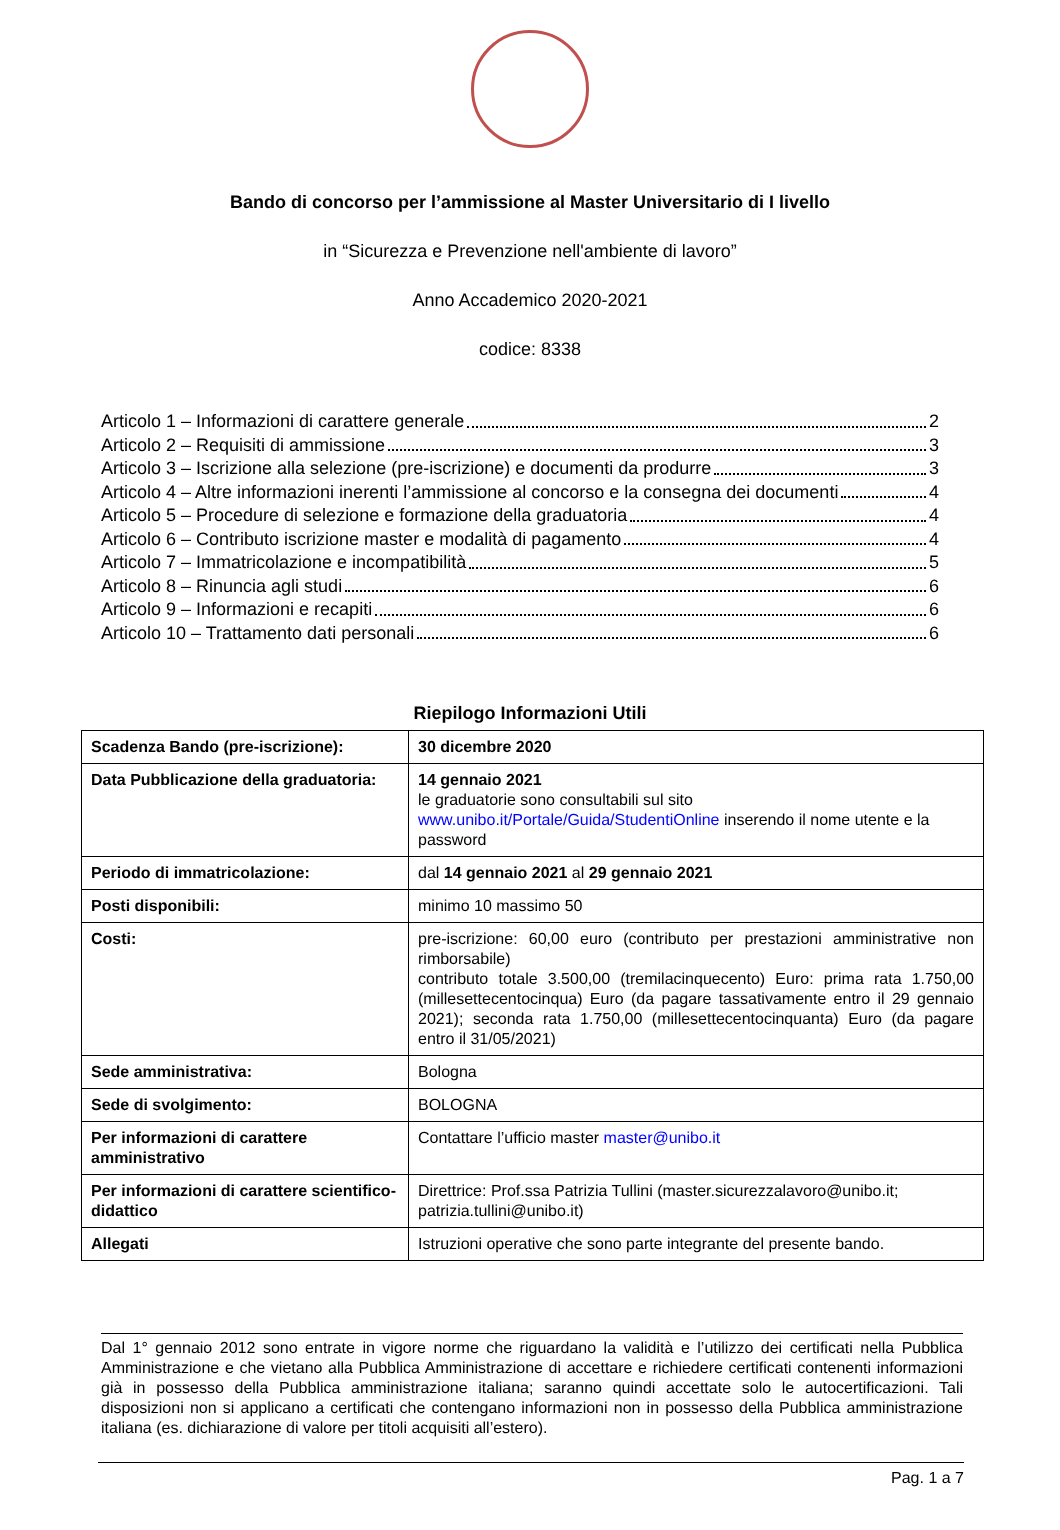Bando di concorso per l’ammissione al Master Universitario di I livello
in “Sicurezza e Prevenzione nell'ambiente di lavoro”
Anno Accademico 2020-2021
codice: 8338
Articolo 1 – Informazioni di carattere generale 2
Articolo 2 – Requisiti di ammissione 3
Articolo 3 – Iscrizione alla selezione (pre-iscrizione) e documenti da produrre 3
Articolo 4 – Altre informazioni inerenti l’ammissione al concorso e la consegna dei documenti 4
Articolo 5 – Procedure di selezione e formazione della graduatoria 4
Articolo 6 – Contributo iscrizione master e modalità di pagamento 4
Articolo 7 – Immatricolazione e incompatibilità 5
Articolo 8 – Rinuncia agli studi 6
Articolo 9 – Informazioni e recapiti 6
Articolo 10 – Trattamento dati personali 6
Riepilogo Informazioni Utili
| Scadenza Bando (pre-iscrizione): | 30 dicembre 2020 |
| Data Pubblicazione della graduatoria: | 14 gennaio 2021 le graduatorie sono consultabili sul sito www.unibo.it/Portale/Guida/StudentiOnline inserendo il nome utente e la password |
| Periodo di immatricolazione: | dal 14 gennaio 2021 al 29 gennaio 2021 |
| Posti disponibili: | minimo 10 massimo 50 |
| Costi: | pre-iscrizione: 60,00 euro (contributo per prestazioni amministrative non rimborsabile) contributo totale 3.500,00 (tremilacinquecento) Euro: prima rata 1.750,00 (millesettecentocinqua) Euro (da pagare tassativamente entro il 29 gennaio 2021); seconda rata 1.750,00 (millesettecentocinquanta) Euro (da pagare entro il 31/05/2021) |
| Sede amministrativa: | Bologna |
| Sede di svolgimento: | BOLOGNA |
| Per informazioni di carattere amministrativo | Contattare l’ufficio master master@unibo.it |
| Per informazioni di carattere scientifico-didattico | Direttrice: Prof.ssa Patrizia Tullini (master.sicurezzalavoro@unibo.it; patrizia.tullini@unibo.it) |
| Allegati | Istruzioni operative che sono parte integrante del presente bando. |
Dal 1° gennaio 2012 sono entrate in vigore norme che riguardano la validità e l’utilizzo dei certificati nella Pubblica Amministrazione e che vietano alla Pubblica Amministrazione di accettare e richiedere certificati contenenti informazioni già in possesso della Pubblica amministrazione italiana; saranno quindi accettate solo le autocertificazioni. Tali disposizioni non si applicano a certificati che contengano informazioni non in possesso della Pubblica amministrazione italiana (es. dichiarazione di valore per titoli acquisiti all’estero).
Pag. 1 a 7